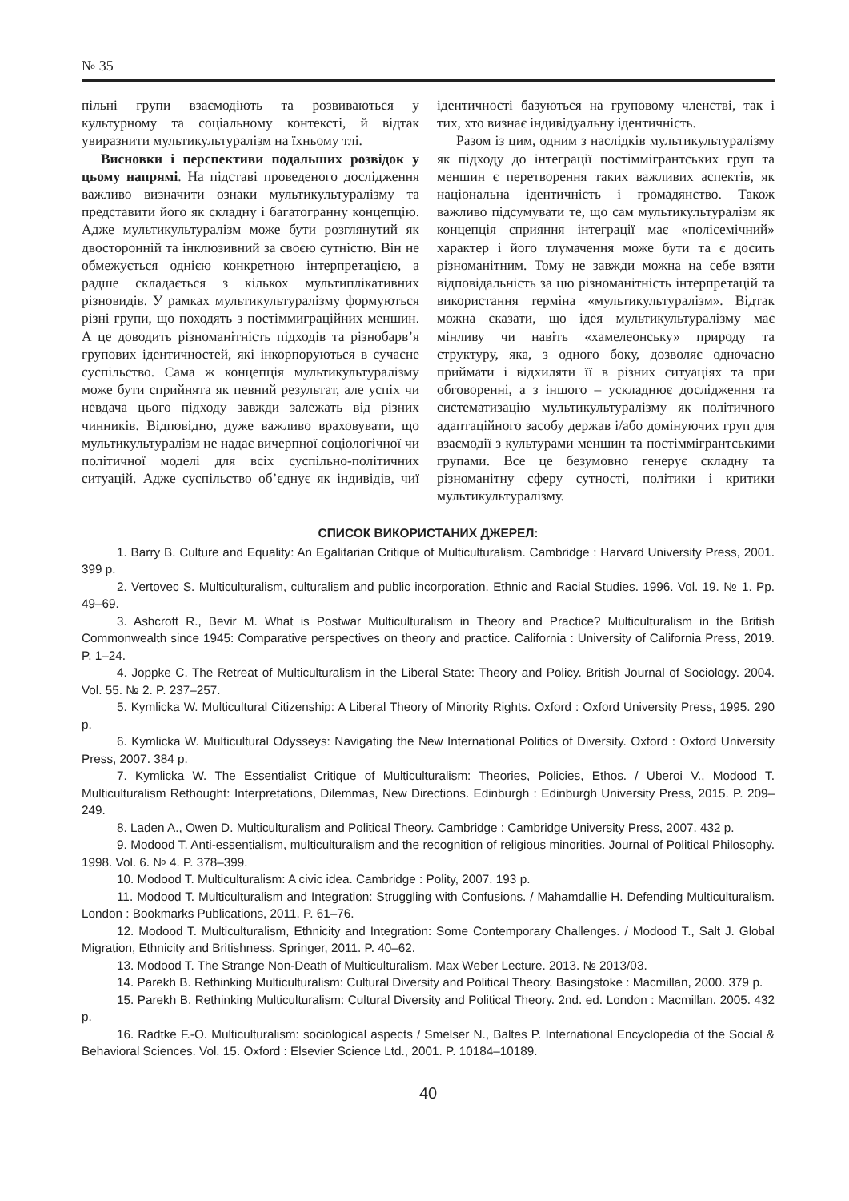№ 35
пільні групи взаємодіють та розвиваються у культурному та соціальному контексті, й відтак увиразнити мультикультуралізм на їхньому тлі.
Висновки і перспективи подальших розвідок у цьому напрямі. На підставі проведеного дослідження важливо визначити ознаки мультикультуралізму та представити його як складну і багатогранну концепцію. Адже мультикультуралізм може бути розглянутий як двосторонній та інклюзивний за своєю сутністю. Він не обмежується однією конкретною інтерпретацією, а радше складається з кількох мультиплікативних різновидів. У рамках мультикультуралізму формуються різні групи, що походять з постіммиграційних меншин. А це доводить різноманітність підходів та різнобарв’я групових ідентичностей, які інкорпоруються в сучасне суспільство. Сама ж концепція мультикультуралізму може бути сприйнята як певний результат, але успіх чи невдача цього підходу завжди залежать від різних чинників. Відповідно, дуже важливо враховувати, що мультикультуралізм не надає вичерпної соціологічної чи політичної моделі для всіх суспільно-політичних ситуацій. Адже суспільство об’єднує як індивідів, чиї ідентичності базуються на груповому членстві, так і тих, хто визнає індивідуальну ідентичність.
Разом із цим, одним з наслідків мультикультуралізму як підходу до інтеграції постіммігрантських груп та меншин є перетворення таких важливих аспектів, як національна ідентичність і громадянство. Також важливо підсумувати те, що сам мультикультуралізм як концепція сприяння інтеграції має «полісемічний» характер і його тлумачення може бути та є досить різноманітним. Тому не завжди можна на себе взяти відповідальність за цю різноманітність інтерпретацій та використання терміна «мультикультуралізм». Відтак можна сказати, що ідея мультикультуралізму має мінливу чи навіть «хамелеонську» природу та структуру, яка, з одного боку, дозволяє одночасно приймати і відхиляти її в різних ситуаціях та при обговоренні, а з іншого – ускладнює дослідження та систематизацію мультикультуралізму як політичного адаптаційного засобу держав і/або домінуючих груп для взаємодії з культурами меншин та постіммігрантськими групами. Все це безумовно генерує складну та різноманітну сферу сутності, політики і критики мультикультуралізму.
СПИСОК ВИКОРИСТАНИХ ДЖЕРЕЛ:
1. Barry B. Culture and Equality: An Egalitarian Critique of Multiculturalism. Cambridge : Harvard University Press, 2001. 399 p.
2. Vertovec S. Multiculturalism, culturalism and public incorporation. Ethnic and Racial Studies. 1996. Vol. 19. № 1. Pp. 49–69.
3. Ashcroft R., Bevir M. What is Postwar Multiculturalism in Theory and Practice? Multiculturalism in the British Commonwealth since 1945: Comparative perspectives on theory and practice. California : University of California Press, 2019. P. 1–24.
4. Joppke C. The Retreat of Multiculturalism in the Liberal State: Theory and Policy. British Journal of Sociology. 2004. Vol. 55. № 2. P. 237–257.
5. Kymlicka W. Multicultural Citizenship: A Liberal Theory of Minority Rights. Oxford : Oxford University Press, 1995. 290 p.
6. Kymlicka W. Multicultural Odysseys: Navigating the New International Politics of Diversity. Oxford : Oxford University Press, 2007. 384 p.
7. Kymlicka W. The Essentialist Critique of Multiculturalism: Theories, Policies, Ethos. / Uberoi V., Modood T. Multiculturalism Rethought: Interpretations, Dilemmas, New Directions. Edinburgh : Edinburgh University Press, 2015. P. 209–249.
8. Laden A., Owen D. Multiculturalism and Political Theory. Cambridge : Cambridge University Press, 2007. 432 p.
9. Modood T. Anti-essentialism, multiculturalism and the recognition of religious minorities. Journal of Political Philosophy. 1998. Vol. 6. № 4. P. 378–399.
10. Modood T. Multiculturalism: A civic idea. Cambridge : Polity, 2007. 193 p.
11. Modood T. Multiculturalism and Integration: Struggling with Confusions. / Mahamdallie H. Defending Multiculturalism. London : Bookmarks Publications, 2011. P. 61–76.
12. Modood T. Multiculturalism, Ethnicity and Integration: Some Contemporary Challenges. / Modood T., Salt J. Global Migration, Ethnicity and Britishness. Springer, 2011. P. 40–62.
13. Modood T. The Strange Non-Death of Multiculturalism. Max Weber Lecture. 2013. № 2013/03.
14. Parekh B. Rethinking Multiculturalism: Cultural Diversity and Political Theory. Basingstoke : Macmillan, 2000. 379 p.
15. Parekh B. Rethinking Multiculturalism: Cultural Diversity and Political Theory. 2nd. ed. London : Macmillan. 2005. 432 p.
16. Radtke F.-O. Multiculturalism: sociological aspects / Smelser N., Baltes P. International Encyclopedia of the Social & Behavioral Sciences. Vol. 15. Oxford : Elsevier Science Ltd., 2001. P. 10184–10189.
40